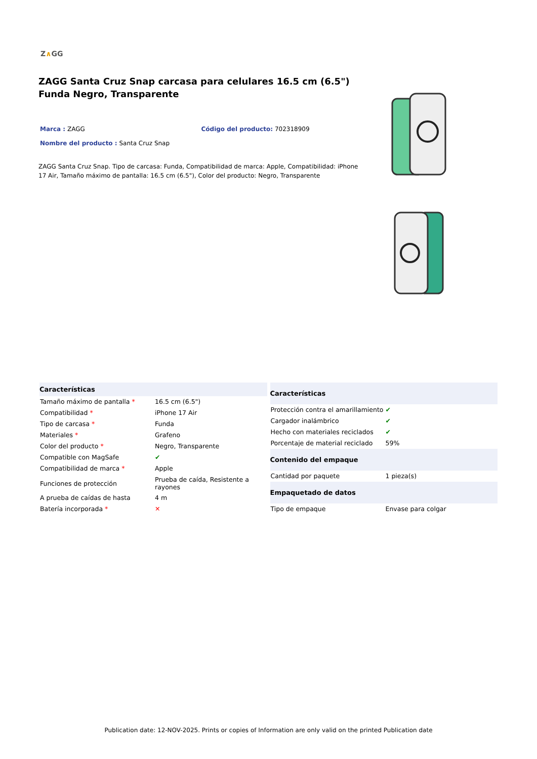Z∧GG
ZAGG Santa Cruz Snap carcasa para celulares 16.5 cm (6.5")
Funda Negro, Transparente
Marca : ZAGG Código del producto: 702318909
Nombre del producto : Santa Cruz Snap
ZAGG Santa Cruz Snap. Tipo de carcasa: Funda, Compatibilidad de marca: Apple, Compatibilidad: iPhone 17 Air, Tamaño máximo de pantalla: 16.5 cm (6.5"), Color del producto: Negro, Transparente
| Características | |
| --- | --- |
| Tamaño máximo de pantalla * | 16.5 cm (6.5") |
| Compatibilidad * | iPhone 17 Air |
| Tipo de carcasa * | Funda |
| Materiales * | Grafeno |
| Color del producto * | Negro, Transparente |
| Compatible con MagSafe | ✔ |
| Compatibilidad de marca * | Apple |
| Funciones de protección | Prueba de caída, Resistente a rayones |
| A prueba de caídas de hasta | 4 m |
| Batería incorporada * | ✕ |
| Características | |
| --- | --- |
| Protección contra el amarillamiento | ✔ |
| Cargador inalámbrico | ✔ |
| Hecho con materiales reciclados | ✔ |
| Porcentaje de material reciclado | 59% |
| Contenido del empaque | |
| Cantidad por paquete | 1 pieza(s) |
| Empaquetado de datos | |
| Tipo de empaque | Envase para colgar |
Publication date: 12-NOV-2025. Prints or copies of Information are only valid on the printed Publication date